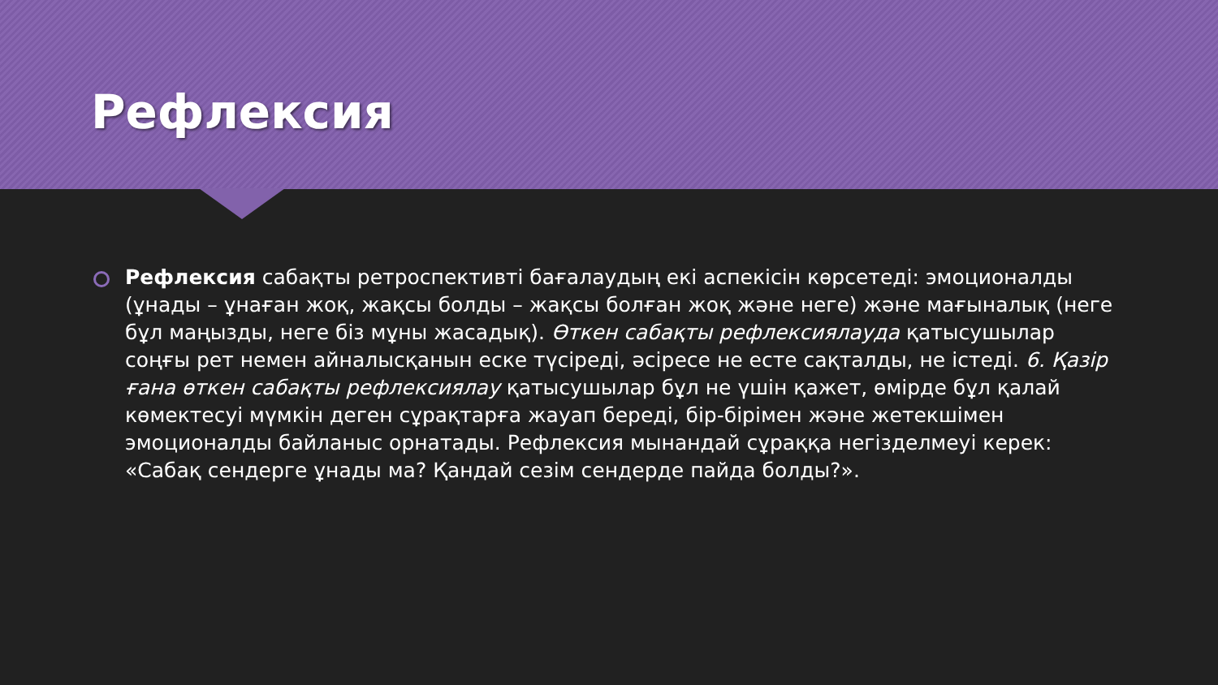Рефлексия
Рефлексия сабақты ретроспективті бағалаудың екі аспекісін көрсетеді: эмоционалды (ұнады – ұнаған жоқ, жақсы болды – жақсы болған жоқ және неге) және мағыналық (неге бұл маңызды, неге біз мұны жасадық). Өткен сабақты рефлексиялауда қатысушылар соңғы рет немен айналысқанын еске түсіреді, әсіресе не есте сақталды, не істеді. 6. Қазір ғана өткен сабақты рефлексиялау қатысушылар бұл не үшін қажет, өмірде бұл қалай көмектесуі мүмкін деген сұрақтарға жауап береді, бір-бірімен және жетекшімен эмоционалды байланыс орнатады. Рефлексия мынандай сұраққа негізделмеуі керек: «Сабақ сендерге ұнады ма? Қандай сезім сендерде пайда болды?».